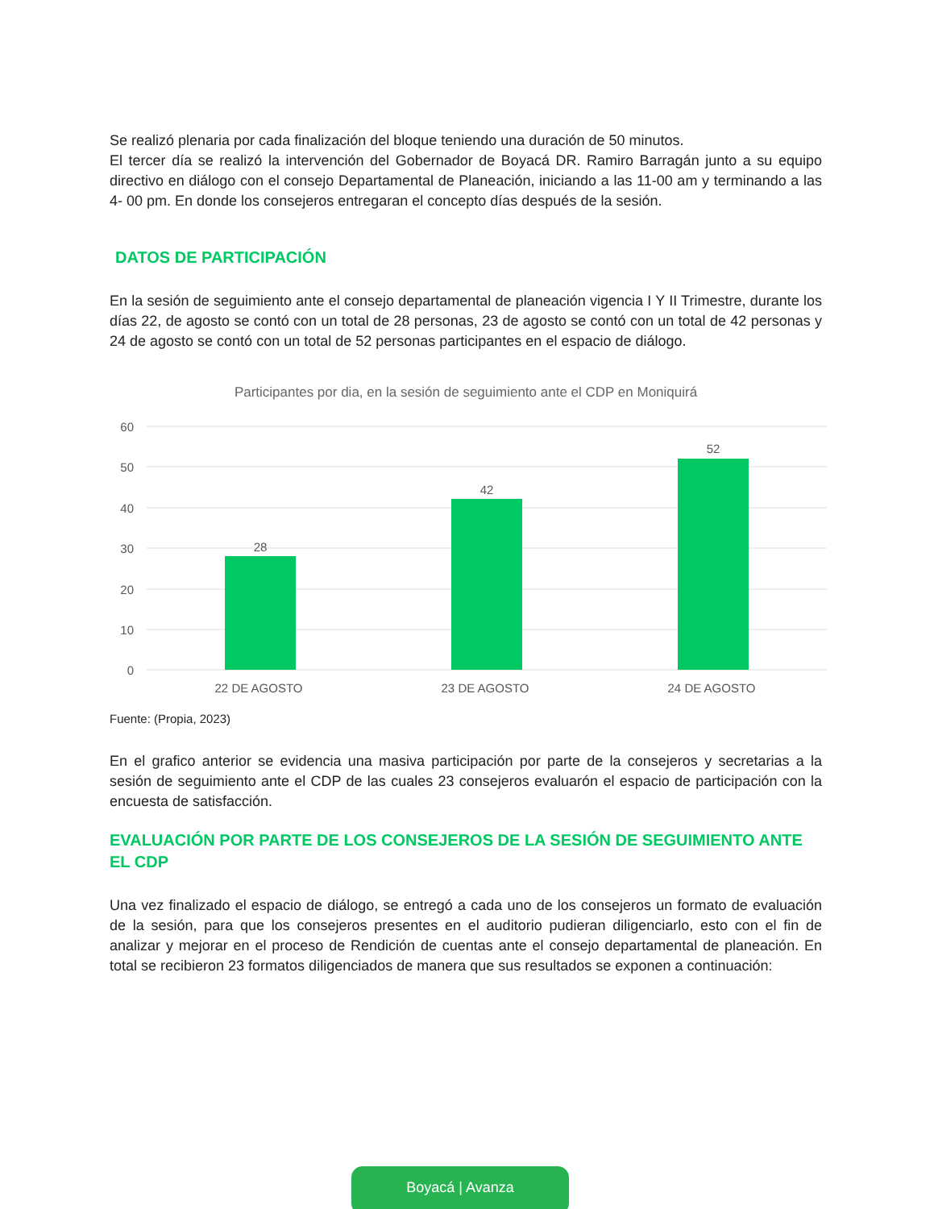Se realizó plenaria por cada finalización del bloque teniendo una duración de 50 minutos.
El tercer día se realizó la intervención del Gobernador de Boyacá DR. Ramiro Barragán junto a su equipo directivo en diálogo con el consejo Departamental de Planeación, iniciando a las 11-00 am y terminando a las 4- 00 pm. En donde los consejeros entregaran el concepto días después de la sesión.
DATOS DE PARTICIPACIÓN
En la sesión de seguimiento ante el consejo departamental de planeación vigencia I Y II Trimestre, durante los días 22, de agosto se contó con un total de 28 personas, 23 de agosto se contó con un total de 42 personas y 24 de agosto se contó con un total de 52 personas participantes en el espacio de diálogo.
Participantes por dia, en la sesión de seguimiento ante el CDP en Moniquirá
60
50
40
30
20
10
0
28
42
52
22 DE AGOSTO
23 DE AGOSTO
24 DE AGOSTO
Fuente: (Propia, 2023)
En el grafico anterior se evidencia una masiva participación por parte de la consejeros y secretarias a la sesión de seguimiento ante el CDP de las cuales 23 consejeros evaluarón el espacio de participación con la encuesta de satisfacción.
EVALUACIÓN POR PARTE DE LOS CONSEJEROS DE LA SESIÓN DE SEGUIMIENTO ANTE EL CDP
Una vez finalizado el espacio de diálogo, se entregó a cada uno de los consejeros un formato de evaluación de la sesión, para que los consejeros presentes en el auditorio pudieran diligenciarlo, esto con el fin de analizar y mejorar en el proceso de Rendición de cuentas ante el consejo departamental de planeación. En total se recibieron 23 formatos diligenciados de manera que sus resultados se exponen a continuación:
Boyacá | Avanza